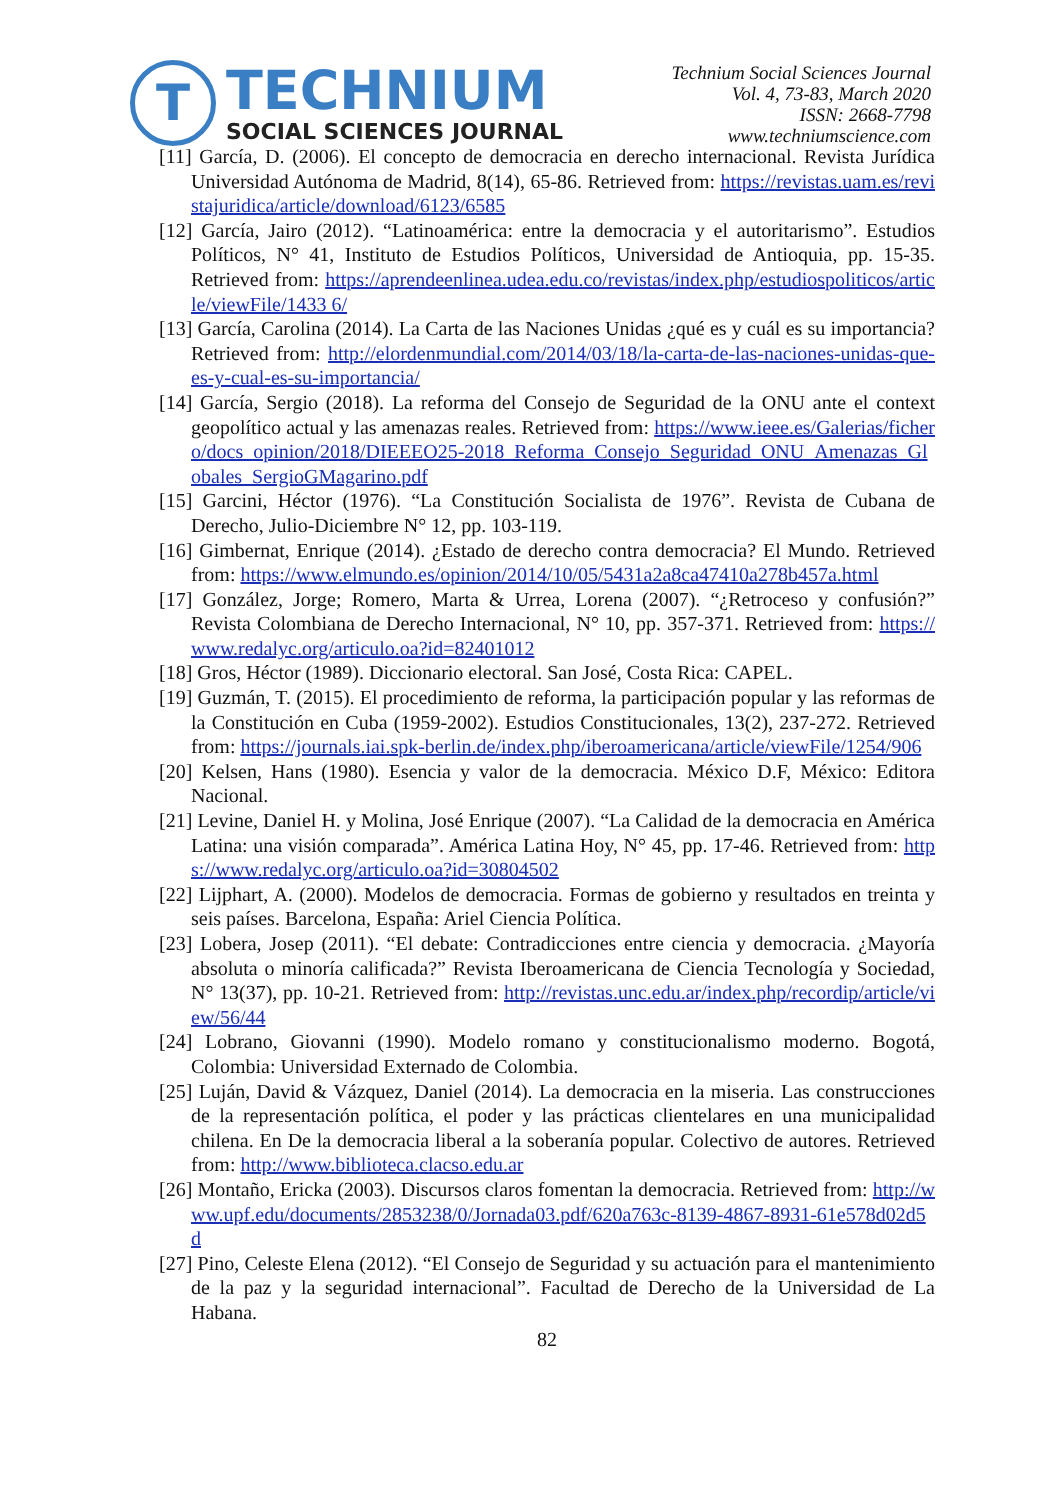T
TECHNIUM
SOCIAL SCIENCES JOURNAL
Technium Social Sciences Journal
Vol. 4, 73-83, March 2020
ISSN: 2668-7798
www.techniumscience.com
[11] García, D. (2006). El concepto de democracia en derecho internacional. Revista Jurídica Universidad Autónoma de Madrid, 8(14), 65-86. Retrieved from: https://revistas.uam.es/revistajuridica/article/download/6123/6585
[12] García, Jairo (2012). “Latinoamérica: entre la democracia y el autoritarismo”. Estudios Políticos, N° 41, Instituto de Estudios Políticos, Universidad de Antioquia, pp. 15-35. Retrieved from: https://aprendeenlinea.udea.edu.co/revistas/index.php/estudiospoliticos/article/viewFile/1433 6/
[13] García, Carolina (2014). La Carta de las Naciones Unidas ¿qué es y cuál es su importancia? Retrieved from: http://elordenmundial.com/2014/03/18/la-carta-de-las-naciones-unidas-que-es-y-cual-es-su-importancia/
[14] García, Sergio (2018). La reforma del Consejo de Seguridad de la ONU ante el context geopolítico actual y las amenazas reales. Retrieved from: https://www.ieee.es/Galerias/fichero/docs_opinion/2018/DIEEEO25-2018_Reforma_Consejo_Seguridad_ONU_Amenazas_Globales_SergioGMagarino.pdf
[15] Garcini, Héctor (1976). “La Constitución Socialista de 1976”. Revista de Cubana de Derecho, Julio-Diciembre N° 12, pp. 103-119.
[16] Gimbernat, Enrique (2014). ¿Estado de derecho contra democracia? El Mundo. Retrieved from: https://www.elmundo.es/opinion/2014/10/05/5431a2a8ca47410a278b457a.html
[17] González, Jorge; Romero, Marta & Urrea, Lorena (2007). “¿Retroceso y confusión?” Revista Colombiana de Derecho Internacional, N° 10, pp. 357-371. Retrieved from: https://www.redalyc.org/articulo.oa?id=82401012
[18] Gros, Héctor (1989). Diccionario electoral. San José, Costa Rica: CAPEL.
[19] Guzmán, T. (2015). El procedimiento de reforma, la participación popular y las reformas de la Constitución en Cuba (1959-2002). Estudios Constitucionales, 13(2), 237-272. Retrieved from: https://journals.iai.spk-berlin.de/index.php/iberoamericana/article/viewFile/1254/906
[20] Kelsen, Hans (1980). Esencia y valor de la democracia. México D.F, México: Editora Nacional.
[21] Levine, Daniel H. y Molina, José Enrique (2007). “La Calidad de la democracia en América Latina: una visión comparada”. América Latina Hoy, N° 45, pp. 17-46. Retrieved from: https://www.redalyc.org/articulo.oa?id=30804502
[22] Lijphart, A. (2000). Modelos de democracia. Formas de gobierno y resultados en treinta y seis países. Barcelona, España: Ariel Ciencia Política.
[23] Lobera, Josep (2011). “El debate: Contradicciones entre ciencia y democracia. ¿Mayoría absoluta o minoría calificada?” Revista Iberoamericana de Ciencia Tecnología y Sociedad, N° 13(37), pp. 10-21. Retrieved from: http://revistas.unc.edu.ar/index.php/recordip/article/view/56/44
[24] Lobrano, Giovanni (1990). Modelo romano y constitucionalismo moderno. Bogotá, Colombia: Universidad Externado de Colombia.
[25] Luján, David & Vázquez, Daniel (2014). La democracia en la miseria. Las construcciones de la representación política, el poder y las prácticas clientelares en una municipalidad chilena. En De la democracia liberal a la soberanía popular. Colectivo de autores. Retrieved from: http://www.biblioteca.clacso.edu.ar
[26] Montaño, Ericka (2003). Discursos claros fomentan la democracia. Retrieved from: http://www.upf.edu/documents/2853238/0/Jornada03.pdf/620a763c-8139-4867-8931-61e578d02d5d
[27] Pino, Celeste Elena (2012). “El Consejo de Seguridad y su actuación para el mantenimiento de la paz y la seguridad internacional”. Facultad de Derecho de la Universidad de La Habana.
82